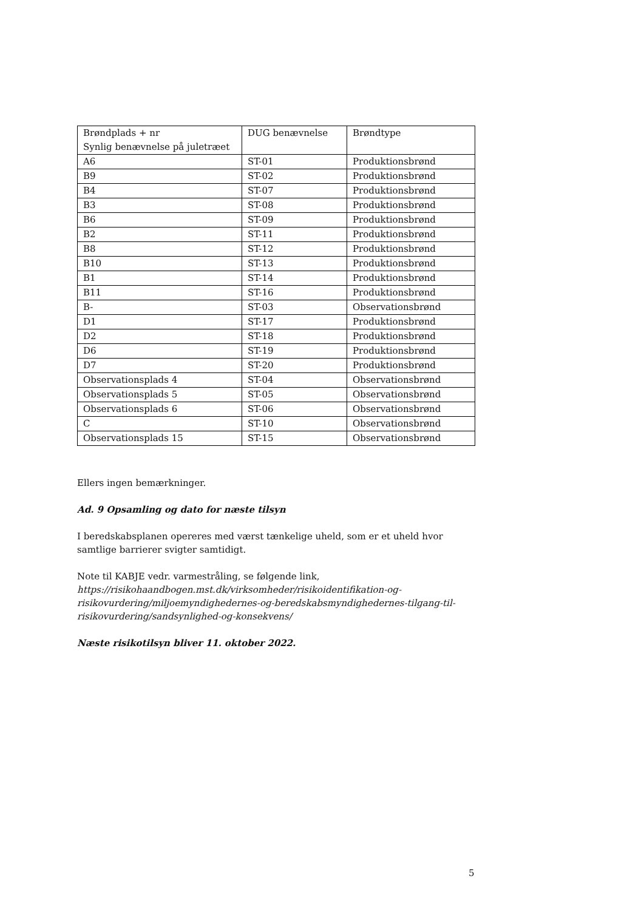| Brøndplads + nr Synlig benævnelse på juletræet | DUG benævnelse | Brøndtype |
| A6 | ST-01 | Produktionsbrønd |
| B9 | ST-02 | Produktionsbrønd |
| B4 | ST-07 | Produktionsbrønd |
| B3 | ST-08 | Produktionsbrønd |
| B6 | ST-09 | Produktionsbrønd |
| B2 | ST-11 | Produktionsbrønd |
| B8 | ST-12 | Produktionsbrønd |
| B10 | ST-13 | Produktionsbrønd |
| B1 | ST-14 | Produktionsbrønd |
| B11 | ST-16 | Produktionsbrønd |
| B- | ST-03 | Observationsbrønd |
| D1 | ST-17 | Produktionsbrønd |
| D2 | ST-18 | Produktionsbrønd |
| D6 | ST-19 | Produktionsbrønd |
| D7 | ST-20 | Produktionsbrønd |
| Observationsplads 4 | ST-04 | Observationsbrønd |
| Observationsplads 5 | ST-05 | Observationsbrønd |
| Observationsplads 6 | ST-06 | Observationsbrønd |
| C | ST-10 | Observationsbrønd |
| Observationsplads 15 | ST-15 | Observationsbrønd |
Ellers ingen bemærkninger.
Ad. 9 Opsamling og dato for næste tilsyn
I beredskabsplanen opereres med værst tænkelige uheld, som er et uheld hvor samtlige barrierer svigter samtidigt.
Note til KABJE vedr. varmestråling, se følgende link,
https://risikohaandbogen.mst.dk/virksomheder/risikoidentifikation-og-risikovurdering/miljoemyndighedernes-og-beredskabsmyndighedernes-tilgang-til-risikovurdering/sandsynlighed-og-konsekvens/
Næste risikotilsyn bliver 11. oktober 2022.
5